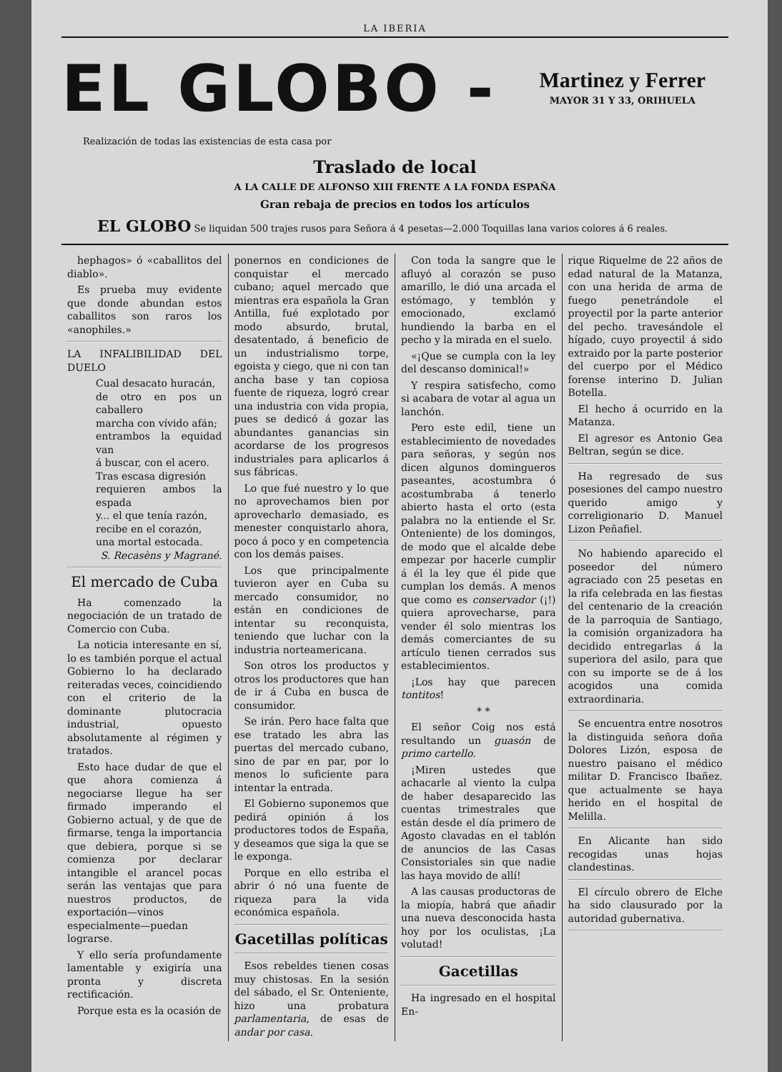LA IBERIA
EL GLOBO -
Martinez y Ferrer
MAYOR 31 Y 33, ORIHUELA
Realización de todas las existencias de esta casa por
Traslado de local
A LA CALLE DE ALFONSO XIII FRENTE A LA FONDA ESPAÑA
Gran rebaja de precios en todos los artículos
EL GLOBO Se liquidan 500 trajes rusos para Señora á 4 pesetas—2.000 Toquillas lana varios colores á 6 reales.
hephagos» ó «caballitos del diablo».
Es prueba muy evidente que donde abundan estos caballitos son raros los «anophiles.»
LA INFALIBILIDAD DEL DUELO
Cual desacato huracán,
de otro en pos un caballero
marcha con vívido afán;
entrambos la equidad van
á buscar, con el acero.
Tras escasa digresión
requieren ambos la espada
y... el que tenía razón,
recibe en el corazón,
una mortal estocada.
S. Recasèns y Magrané.
El mercado de Cuba
Ha comenzado la negociación de un tratado de Comercio con Cuba.
La noticia interesante en sí, lo es también porque el actual Gobierno lo ha declarado reiteradas veces, coincidiendo con el criterio de la dominante plutocracia industrial, opuesto absolutamente al régimen y tratados.
Esto hace dudar de que el que ahora comienza á negociarse llegue ha ser firmado imperando el Gobierno actual, y de que de firmarse, tenga la importancia que debiera, porque si se comienza por declarar intangible el arancel pocas serán las ventajas que para nuestros productos, de exportación—vinos especialmente—puedan lograrse.
Y ello sería profundamente lamentable y exigiría una pronta y discreta rectificación.
Porque esta es la ocasión de
ponernos en condiciones de conquistar el mercado cubano; aquel mercado que mientras era española la Gran Antilla, fué explotado por modo absurdo, brutal, desatentado, á beneficio de un industrialismo torpe, egoista y ciego, que ni con tan ancha base y tan copiosa fuente de riqueza, logró crear una industria con vida propia, pues se dedicó á gozar las abundantes ganancias sin acordarse de los progresos industriales para aplicarlos á sus fábricas.
Lo que fué nuestro y lo que no aprovechamos bien por aprovecharlo demasiado, es menester conquistarlo ahora, poco á poco y en competencia con los demás paises.
Los que principalmente tuvieron ayer en Cuba su mercado consumidor, no están en condiciones de intentar su reconquista, teniendo que luchar con la industria norteamericana.
Son otros los productos y otros los productores que han de ir á Cuba en busca de consumidor.
Se irán. Pero hace falta que ese tratado les abra las puertas del mercado cubano, sino de par en par, por lo menos lo suficiente para intentar la entrada.
El Gobierno suponemos que pedirá opinión á los productores todos de España, y deseamos que siga la que se le exponga.
Porque en ello estriba el abrir ó nó una fuente de riqueza para la vida económica española.
Gacetillas políticas
Esos rebeldes tienen cosas muy chistosas. En la sesión del sábado, el Sr. Onteniente, hizo una probatura parlamentaria, de esas de andar por casa.
Con toda la sangre que le afluyó al corazón se puso amarillo, le dió una arcada el estómago, y temblón y emocionado, exclamó hundiendo la barba en el pecho y la mirada en el suelo.
«¡Que se cumpla con la ley del descanso dominical!»
Y respira satisfecho, como si acabara de votar al agua un lanchón.
Pero este edil, tiene un establecimiento de novedades para señoras, y según nos dicen algunos domingueros paseantes, acostumbra ó acostumbraba á tenerlo abierto hasta el orto (esta palabra no la entiende el Sr. Onteniente) de los domingos, de modo que el alcalde debe empezar por hacerle cumplir á él la ley que él pide que cumplan los demás. A menos que como es conservador (¡!) quiera aprovecharse, para vender él solo mientras los demás comerciantes de su artículo tienen cerrados sus establecimientos.
¡Los hay que parecen tontitos!
* *
El señor Coig nos está resultando un guasón de primo cartello.
¡Miren ustedes que achacarle al viento la culpa de haber desaparecido las cuentas trimestrales que están desde el día primero de Agosto clavadas en el tablón de anuncios de las Casas Consistoriales sin que nadie las haya movido de allí!
A las causas productoras de la miopía, habrá que añadir una nueva desconocida hasta hoy por los oculistas, ¡La volutad!
Gacetillas
Ha ingresado en el hospital En-
rique Riquelme de 22 años de edad natural de la Matanza, con una herida de arma de fuego penetrándole el proyectil por la parte anterior del pecho. travesándole el hígado, cuyo proyectil á sido extraido por la parte posterior del cuerpo por el Médico forense interino D. Julian Botella.
El hecho á ocurrido en la Matanza.
El agresor es Antonio Gea Beltran, según se dice.
Ha regresado de sus posesiones del campo nuestro querido amigo y correligionario D. Manuel Lizon Peñafiel.
No habiendo aparecido el poseedor del número agraciado con 25 pesetas en la rifa celebrada en las fiestas del centenario de la creación de la parroquia de Santiago, la comisión organizadora ha decidido entregarlas á la superiora del asilo, para que con su importe se de á los acogidos una comida extraordinaria.
Se encuentra entre nosotros la distinguida señora doña Dolores Lizón, esposa de nuestro paisano el médico militar D. Francisco Ibañez. que actualmente se haya herido en el hospital de Melilla.
En Alicante han sido recogidas unas hojas clandestinas.
El círculo obrero de Elche ha sido clausurado por la autoridad gubernativa.